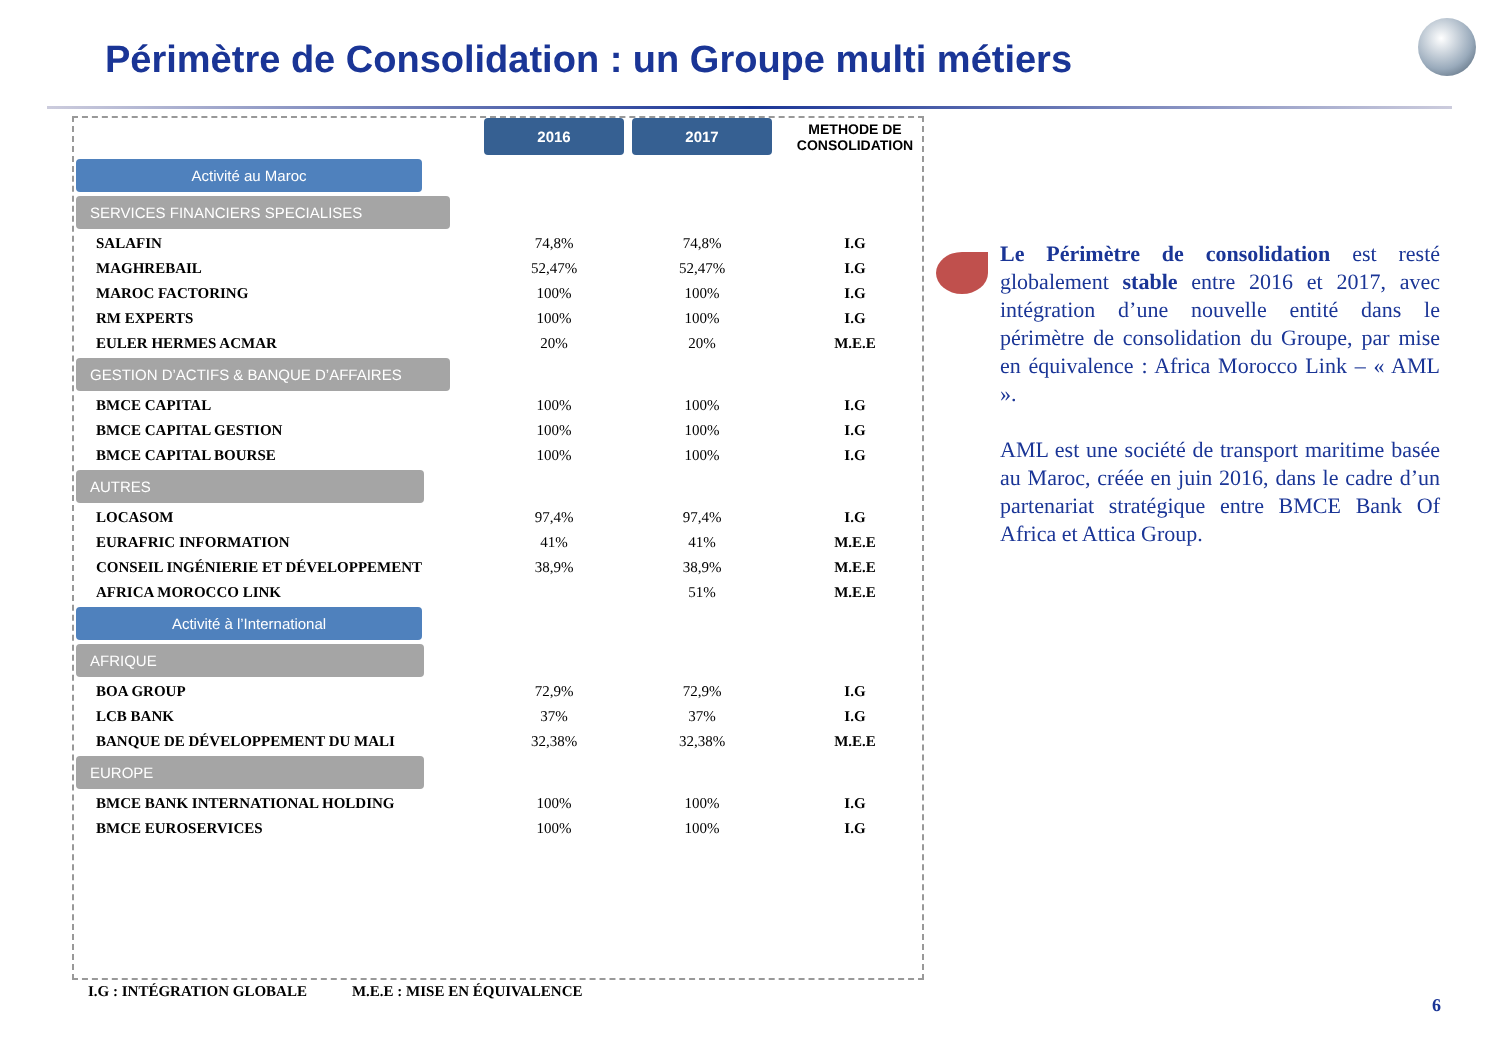Périmètre de Consolidation : un Groupe multi métiers
| | 2016 | 2017 | METHODE DE CONSOLIDATION |
| --- | --- | --- | --- |
| Activité au Maroc | | | |
| SERVICES FINANCIERS SPECIALISES | | | |
| SALAFIN | 74,8% | 74,8% | I.G |
| MAGHREBAIL | 52,47% | 52,47% | I.G |
| MAROC FACTORING | 100% | 100% | I.G |
| RM EXPERTS | 100% | 100% | I.G |
| EULER HERMES ACMAR | 20% | 20% | M.E.E |
| GESTION D’ACTIFS & BANQUE D’AFFAIRES | | | |
| BMCE CAPITAL | 100% | 100% | I.G |
| BMCE CAPITAL GESTION | 100% | 100% | I.G |
| BMCE CAPITAL BOURSE | 100% | 100% | I.G |
| AUTRES | | | |
| LOCASOM | 97,4% | 97,4% | I.G |
| EURAFRIC INFORMATION | 41% | 41% | M.E.E |
| CONSEIL INGÉNIERIE ET DÉVELOPPEMENT | 38,9% | 38,9% | M.E.E |
| AFRICA MOROCCO LINK | | 51% | M.E.E |
| Activité à l’International | | | |
| AFRIQUE | | | |
| BOA GROUP | 72,9% | 72,9% | I.G |
| LCB BANK | 37% | 37% | I.G |
| BANQUE DE DÉVELOPPEMENT DU MALI | 32,38% | 32,38% | M.E.E |
| EUROPE | | | |
| BMCE BANK INTERNATIONAL HOLDING | 100% | 100% | I.G |
| BMCE EUROSERVICES | 100% | 100% | I.G |
Le Périmètre de consolidation est resté globalement stable entre 2016 et 2017, avec intégration d’une nouvelle entité dans le périmètre de consolidation du Groupe, par mise en équivalence : Africa Morocco Link – « AML ».
AML est une société de transport maritime basée au Maroc, créée en juin 2016, dans le cadre d’un partenariat stratégique entre BMCE Bank Of Africa et Attica Group.
I.G : INTÉGRATION GLOBALE M.E.E : MISE EN ÉQUIVALENCE
6